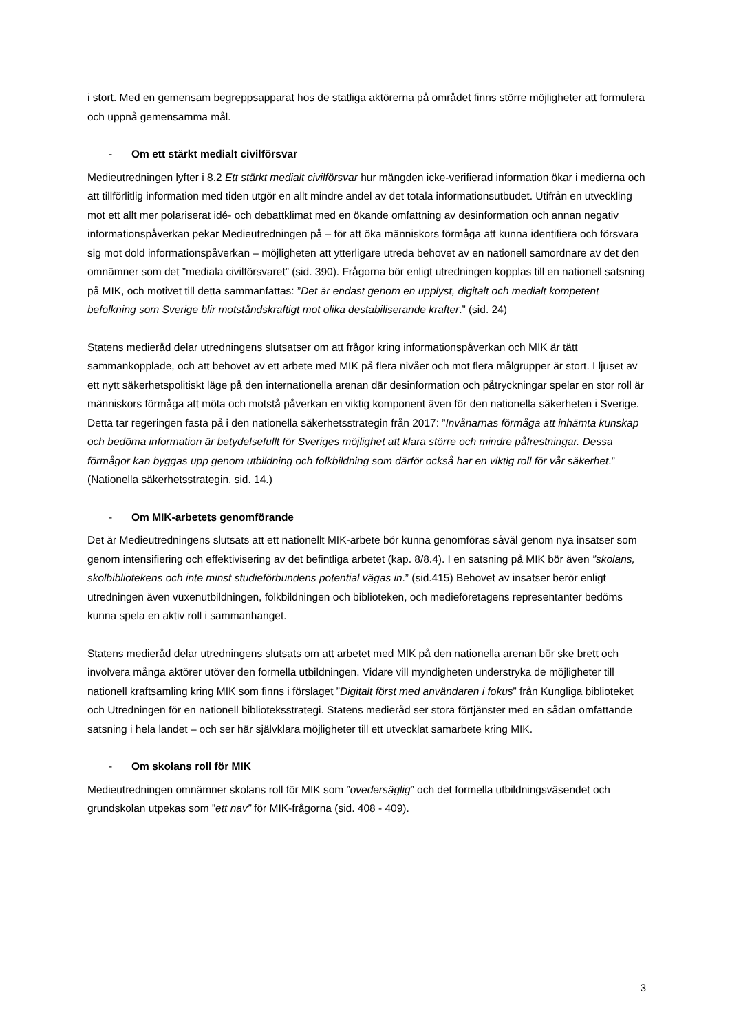i stort. Med en gemensam begreppsapparat hos de statliga aktörerna på området finns större möjligheter att formulera och uppnå gemensamma mål.
- Om ett stärkt medialt civilförsvar
Medieutredningen lyfter i 8.2 Ett stärkt medialt civilförsvar hur mängden icke-verifierad information ökar i medierna och att tillförlitlig information med tiden utgör en allt mindre andel av det totala informationsutbudet. Utifrån en utveckling mot ett allt mer polariserat idé- och debattklimat med en ökande omfattning av desinformation och annan negativ informationspåverkan pekar Medieutredningen på – för att öka människors förmåga att kunna identifiera och försvara sig mot dold informationspåverkan – möjligheten att ytterligare utreda behovet av en nationell samordnare av det den omnämner som det ”mediala civilförsvaret” (sid. 390). Frågorna bör enligt utredningen kopplas till en nationell satsning på MIK, och motivet till detta sammanfattas: ”Det är endast genom en upplyst, digitalt och medialt kompetent befolkning som Sverige blir motståndskraftigt mot olika destabiliserande krafter.” (sid. 24)
Statens medieråd delar utredningens slutsatser om att frågor kring informationspåverkan och MIK är tätt sammankopplade, och att behovet av ett arbete med MIK på flera nivåer och mot flera målgrupper är stort. I ljuset av ett nytt säkerhetspolitiskt läge på den internationella arenan där desinformation och påtryckningar spelar en stor roll är människors förmåga att möta och motstå påverkan en viktig komponent även för den nationella säkerheten i Sverige. Detta tar regeringen fasta på i den nationella säkerhetsstrategin från 2017: ”Invånarnas förmåga att inhämta kunskap och bedöma information är betydelsefullt för Sveriges möjlighet att klara större och mindre påfrestningar. Dessa förmågor kan byggas upp genom utbildning och folkbildning som därför också har en viktig roll för vår säkerhet.” (Nationella säkerhetsstrategin, sid. 14.)
- Om MIK-arbetets genomförande
Det är Medieutredningens slutsats att ett nationellt MIK-arbete bör kunna genomföras såväl genom nya insatser som genom intensifiering och effektivisering av det befintliga arbetet (kap. 8/8.4). I en satsning på MIK bör även ”skolans, skolbibliotekens och inte minst studieförbundens potential vägas in.” (sid.415) Behovet av insatser berör enligt utredningen även vuxenutbildningen, folkbildningen och biblioteken, och medieföretagens representanter bedöms kunna spela en aktiv roll i sammanhanget.
Statens medieråd delar utredningens slutsats om att arbetet med MIK på den nationella arenan bör ske brett och involvera många aktörer utöver den formella utbildningen. Vidare vill myndigheten understryka de möjligheter till nationell kraftsamling kring MIK som finns i förslaget ”Digitalt först med användaren i fokus” från Kungliga biblioteket och Utredningen för en nationell biblioteksstrategi. Statens medieråd ser stora förtjänster med en sådan omfattande satsning i hela landet – och ser här självklara möjligheter till ett utvecklat samarbete kring MIK.
- Om skolans roll för MIK
Medieutredningen omnämner skolans roll för MIK som ”ovedersäglig” och det formella utbildningsväsendet och grundskolan utpekas som ”ett nav” för MIK-frågorna (sid. 408 - 409).
3